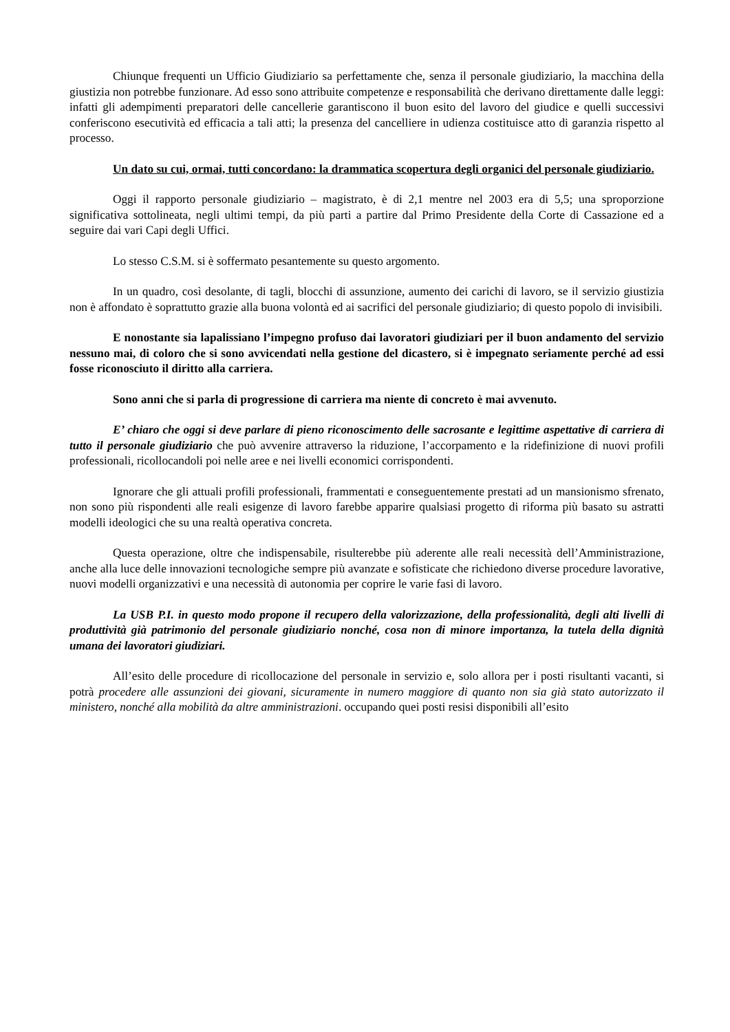Chiunque frequenti un Ufficio Giudiziario sa perfettamente che, senza il personale giudiziario, la macchina della giustizia non potrebbe funzionare. Ad esso sono attribuite competenze e responsabilità che derivano direttamente dalle leggi: infatti gli adempimenti preparatori delle cancellerie garantiscono il buon esito del lavoro del giudice e quelli successivi conferiscono esecutività ed efficacia a tali atti; la presenza del cancelliere in udienza costituisce atto di garanzia rispetto al processo.
Un dato su cui, ormai, tutti concordano: la drammatica scopertura degli organici del personale giudiziario.
Oggi il rapporto personale giudiziario – magistrato, è di 2,1 mentre nel 2003 era di 5,5; una sproporzione significativa sottolineata, negli ultimi tempi, da più parti a partire dal Primo Presidente della Corte di Cassazione ed a seguire dai vari Capi degli Uffici.
Lo stesso C.S.M. si è soffermato pesantemente su questo argomento.
In un quadro, così desolante, di tagli, blocchi di assunzione, aumento dei carichi di lavoro, se il servizio giustizia non è affondato è soprattutto grazie alla buona volontà ed ai sacrifici del personale giudiziario; di questo popolo di invisibili.
E nonostante sia lapalissiano l’impegno profuso dai lavoratori giudiziari per il buon andamento del servizio nessuno mai, di coloro che si sono avvicendati nella gestione del dicastero, si è impegnato seriamente perché ad essi fosse riconosciuto il diritto alla carriera.
Sono anni che si parla di progressione di carriera ma niente di concreto è mai avvenuto.
E’ chiaro che oggi si deve parlare di pieno riconoscimento delle sacrosante e legittime aspettative di carriera di tutto il personale giudiziario che può avvenire attraverso la riduzione, l’accorpamento e la ridefinizione di nuovi profili professionali, ricollocandoli poi nelle aree e nei livelli economici corrispondenti.
Ignorare che gli attuali profili professionali, frammentati e conseguentemente prestati ad un mansionismo sfrenato, non sono più rispondenti alle reali esigenze di lavoro farebbe apparire qualsiasi progetto di riforma più basato su astratti modelli ideologici che su una realtà operativa concreta.
Questa operazione, oltre che indispensabile, risulterebbe più aderente alle reali necessità dell’Amministrazione, anche alla luce delle innovazioni tecnologiche sempre più avanzate e sofisticate che richiedono diverse procedure lavorative, nuovi modelli organizzativi e una necessità di autonomia per coprire le varie fasi di lavoro.
La USB P.I. in questo modo propone il recupero della valorizzazione, della professionalità, degli alti livelli di produttività già patrimonio del personale giudiziario nonché, cosa non di minore importanza, la tutela della dignità umana dei lavoratori giudiziari.
All’esito delle procedure di ricollocazione del personale in servizio e, solo allora per i posti risultanti vacanti, si potrà procedere alle assunzioni dei giovani, sicuramente in numero maggiore di quanto non sia già stato autorizzato il ministero, nonché alla mobilità da altre amministrazioni. occupando quei posti resisi disponibili all’esito